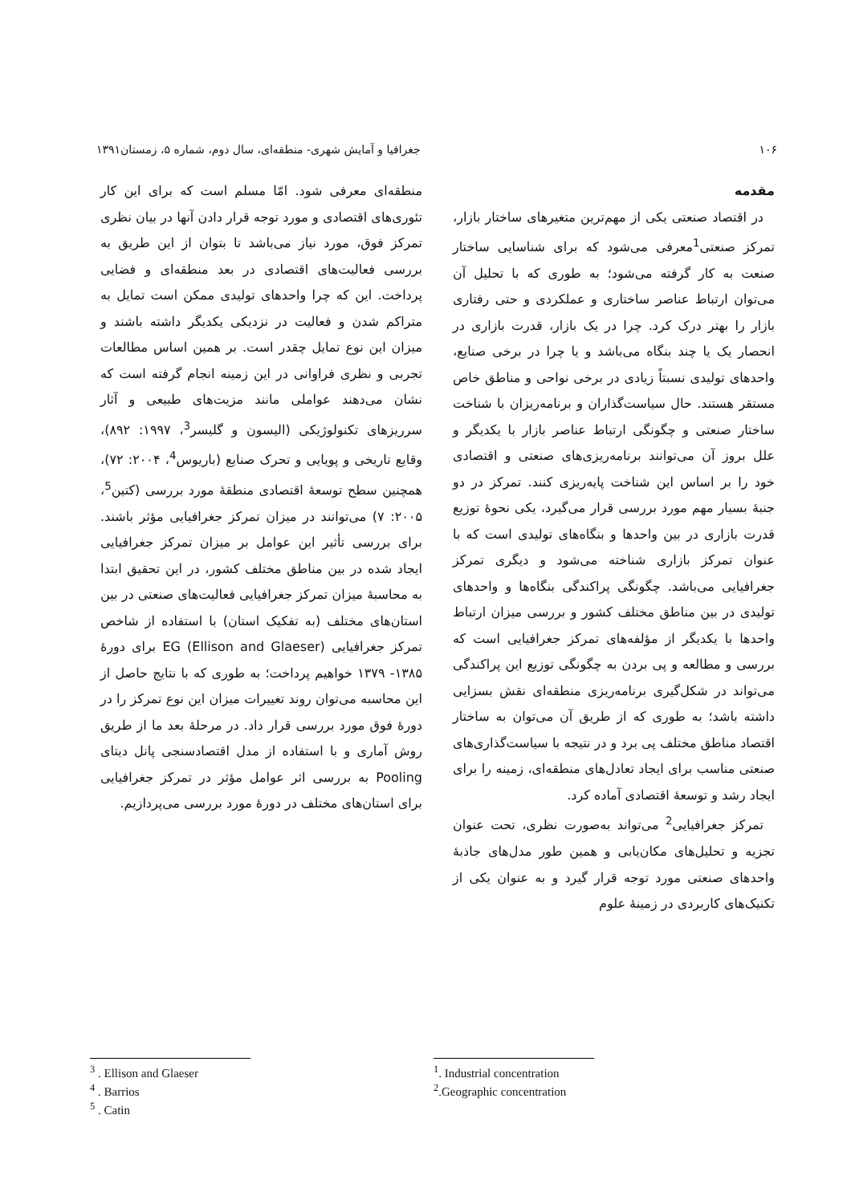۱۰۶ جغرافیا و آمایش شهری- منطقه‌ای، سال دوم، شماره ۵، زمستان۱۳۹۱
مقدمه
در اقتصاد صنعتی یکی از مهم‌ترین متغیرهای ساختار بازار، تمرکز صنعتی<sup>1</sup>معرفی می‌شود که برای شناسایی ساختار صنعت به کار گرفته می‌شود؛ به طوری که با تحلیل آن می‌توان ارتباط عناصر ساختاری و عملکردی و حتی رفتاری بازار را بهتر درک کرد. چرا در یک بازار، قدرت بازاری در انحصار یک یا چند بنگاه می‌باشد و یا چرا در برخی صنایع، واحدهای تولیدی نسبتاً زیادی در برخی نواحی و مناطق خاص مستقر هستند. حال سیاست‌گذاران و برنامه‌ریزان با شناخت ساختار صنعتی و چگونگی ارتباط عناصر بازار با یکدیگر و علل بروز آن می‌توانند برنامه‌ریزی‌های صنعتی و اقتصادی خود را بر اساس این شناخت پایه‌ریزی کنند. تمرکز در دو جنبهٔ بسیار مهم مورد بررسی قرار می‌گیرد، یکی نحوهٔ توزیع قدرت بازاری در بین واحدها و بنگاه‌های تولیدی است که با عنوان تمرکز بازاری شناخته می‌شود و دیگری تمرکز جغرافیایی می‌باشد. چگونگی پراکندگی بنگاه‌ها و واحدهای تولیدی در بین مناطق مختلف کشور و بررسی میزان ارتباط واحدها با یکدیگر از مؤلفه‌های تمرکز جغرافیایی است که بررسی و مطالعه و پی بردن به چگونگی توزیع این پراکندگی می‌تواند در شکل‌گیری برنامه‌ریزی منطقه‌ای نقش بسزایی داشته باشد؛ به طوری که از طریق آن می‌توان به ساختار اقتصاد مناطق مختلف پی برد و در نتیجه با سیاست‌گذاری‌های صنعتی مناسب برای ایجاد تعادل‌های منطقه‌ای، زمینه را برای ایجاد رشد و توسعهٔ اقتصادی آماده کرد.
تمرکز جغرافیایی<sup>2</sup> می‌تواند به‌صورت نظری، تحت عنوان تجزیه و تحلیل‌های مکان‌یابی و همین طور مدل‌های جاذبهٔ واحدهای صنعتی مورد توجه قرار گیرد و به عنوان یکی از تکنیک‌های کاربردی در زمینهٔ علوم
منطقه‌ای معرفی شود. امّا مسلم است که برای این کار تئوری‌های اقتصادی و مورد توجه قرار دادن آنها در بیان نظری تمرکز فوق، مورد نیاز می‌باشد تا بتوان از این طریق به بررسی فعالیت‌های اقتصادی در بعد منطقه‌ای و فضایی پرداخت. این که چرا واحدهای تولیدی ممکن است تمایل به متراکم شدن و فعالیت در نزدیکی یکدیگر داشته باشند و میزان این نوع تمایل چقدر است. بر همین اساس مطالعات تجربی و نظری فراوانی در این زمینه انجام گرفته است که نشان می‌دهند عواملی مانند مزیت‌های طبیعی و آثار سرریزهای تکنولوژیکی (الیسون و گلیسر<sup>3</sup>، ۱۹۹۷: ۸۹۲)، وقایع تاریخی و پویایی و تحرک صنایع (باریوس<sup>4</sup>، ۲۰۰۴: ۷۲)، همچنین سطح توسعهٔ اقتصادی منطقهٔ مورد بررسی (کتین<sup>5</sup>، ۲۰۰۵: ۷) می‌توانند در میزان تمرکز جغرافیایی مؤثر باشند. برای بررسی تأثیر این عوامل بر میزان تمرکز جغرافیایی ایجاد شده در بین مناطق مختلف کشور، در این تحقیق ابتدا به محاسبهٔ میزان تمرکز جغرافیایی فعالیت‌های صنعتی در بین استان‌های مختلف (به تفکیک استان) با استفاده از شاخص تمرکز جغرافیایی (Ellison and Glaeser) EG برای دورهٔ ۱۳۸۵- ۱۳۷۹ خواهیم پرداخت؛ به طوری که با نتایج حاصل از این محاسبه می‌توان روند تغییرات میزان این نوع تمرکز را در دورهٔ فوق مورد بررسی قرار داد. در مرحلهٔ بعد ما از طریق روش آماری و با استفاده از مدل اقتصادسنجی پانل دیتای Pooling به بررسی اثر عوامل مؤثر در تمرکز جغرافیایی برای استان‌های مختلف در دورهٔ مورد بررسی می‌پردازیم.
<sup>1</sup>. Industrial concentration
<sup>2</sup>.Geographic concentration
<sup>3</sup> . Ellison and Glaeser
<sup>4</sup> . Barrios
<sup>5</sup> . Catin